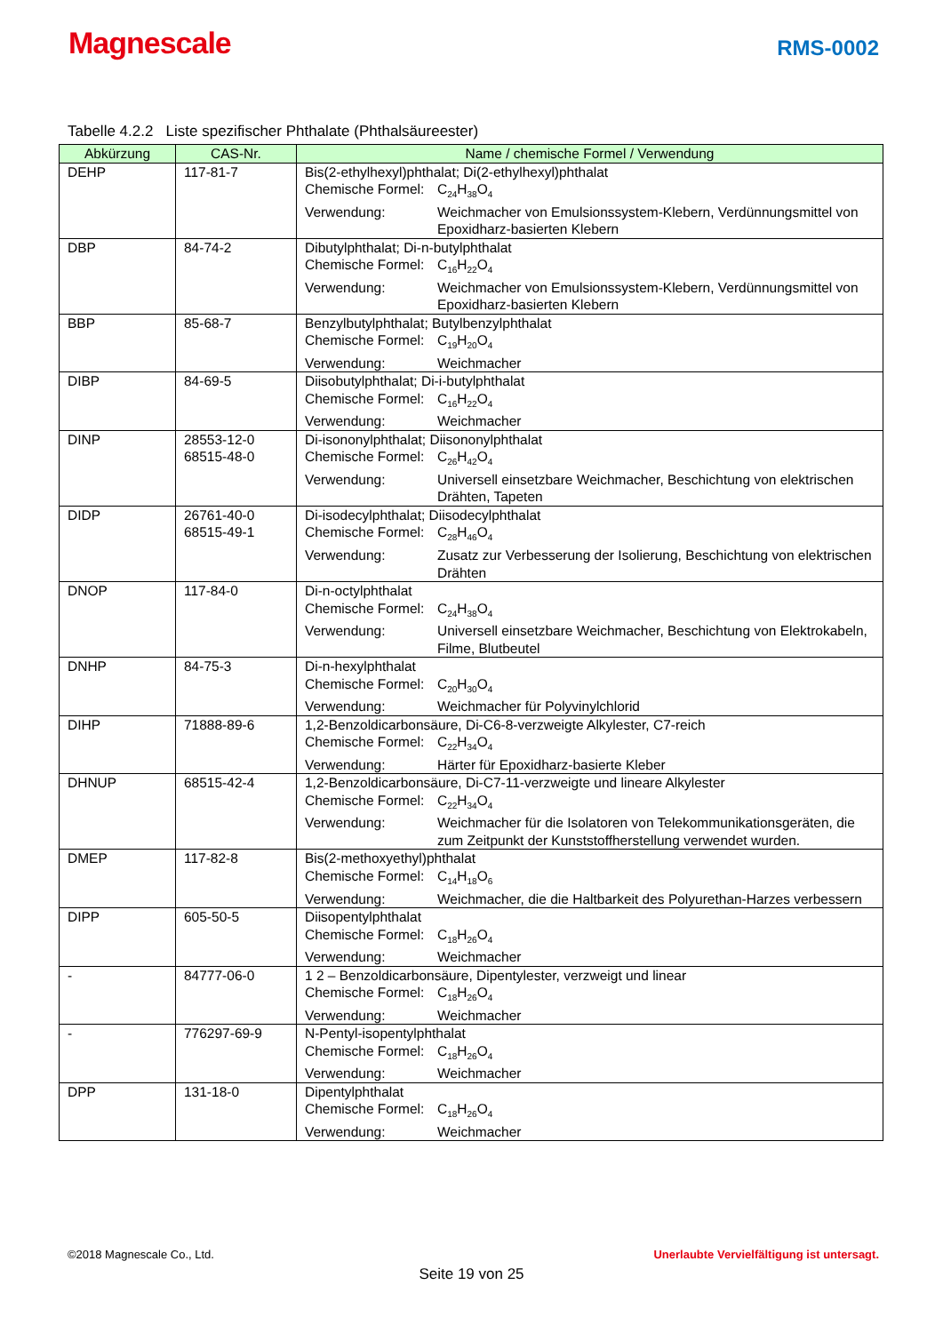Magnescale
RMS-0002
Tabelle 4.2.2 Liste spezifischer Phthalate (Phthalsäureester)
| Abkürzung | CAS-Nr. | Name / chemische Formel / Verwendung |
| --- | --- | --- |
| DEHP | 117-81-7 | Bis(2-ethylhexyl)phthalat; Di(2-ethylhexyl)phthalat Chemische Formel: C<sub>24</sub>H<sub>38</sub>O<sub>4</sub> Verwendung: Weichmacher von Emulsionssystem-Klebern, Verdünnungsmittel von Epoxidharz-basierten Klebern |
| DBP | 84-74-2 | Dibutylphthalat; Di-n-butylphthalat Chemische Formel: C<sub>16</sub>H<sub>22</sub>O<sub>4</sub> Verwendung: Weichmacher von Emulsionssystem-Klebern, Verdünnungsmittel von Epoxidharz-basierten Klebern |
| BBP | 85-68-7 | Benzylbutylphthalat; Butylbenzylphthalat Chemische Formel: C<sub>19</sub>H<sub>20</sub>O<sub>4</sub> Verwendung: Weichmacher |
| DIBP | 84-69-5 | Diisobutylphthalat; Di-i-butylphthalat Chemische Formel: C<sub>16</sub>H<sub>22</sub>O<sub>4</sub> Verwendung: Weichmacher |
| DINP | 28553-12-0 68515-48-0 | Di-isononylphthalat; Diisononylphthalat Chemische Formel: C<sub>26</sub>H<sub>42</sub>O<sub>4</sub> Verwendung: Universell einsetzbare Weichmacher, Beschichtung von elektrischen Drähten, Tapeten |
| DIDP | 26761-40-0 68515-49-1 | Di-isodecylphthalat; Diisodecylphthalat Chemische Formel: C<sub>28</sub>H<sub>46</sub>O<sub>4</sub> Verwendung: Zusatz zur Verbesserung der Isolierung, Beschichtung von elektrischen Drähten |
| DNOP | 117-84-0 | Di-n-octylphthalat Chemische Formel: C<sub>24</sub>H<sub>38</sub>O<sub>4</sub> Verwendung: Universell einsetzbare Weichmacher, Beschichtung von Elektrokabeln, Filme, Blutbeutel |
| DNHP | 84-75-3 | Di-n-hexylphthalat Chemische Formel: C<sub>20</sub>H<sub>30</sub>O<sub>4</sub> Verwendung: Weichmacher für Polyvinylchlorid |
| DIHP | 71888-89-6 | 1,2-Benzoldicarbonsäure, Di-C6-8-verzweigte Alkylester, C7-reich Chemische Formel: C<sub>22</sub>H<sub>34</sub>O<sub>4</sub> Verwendung: Härter für Epoxidharz-basierte Kleber |
| DHNUP | 68515-42-4 | 1,2-Benzoldicarbonsäure, Di-C7-11-verzweigte und lineare Alkylester Chemische Formel: C<sub>22</sub>H<sub>34</sub>O<sub>4</sub> Verwendung: Weichmacher für die Isolatoren von Telekommunikationsgeräten, die zum Zeitpunkt der Kunststoffherstellung verwendet wurden. |
| DMEP | 117-82-8 | Bis(2-methoxyethyl)phthalat Chemische Formel: C<sub>14</sub>H<sub>18</sub>O<sub>6</sub> Verwendung: Weichmacher, die die Haltbarkeit des Polyurethan-Harzes verbessern |
| DIPP | 605-50-5 | Diisopentylphthalat Chemische Formel: C<sub>18</sub>H<sub>26</sub>O<sub>4</sub> Verwendung: Weichmacher |
| - | 84777-06-0 | 1 2 – Benzoldicarbonsäure, Dipentylester, verzweigt und linear Chemische Formel: C<sub>18</sub>H<sub>26</sub>O<sub>4</sub> Verwendung: Weichmacher |
| - | 776297-69-9 | N-Pentyl-isopentylphthalat Chemische Formel: C<sub>18</sub>H<sub>26</sub>O<sub>4</sub> Verwendung: Weichmacher |
| DPP | 131-18-0 | Dipentylphthalat Chemische Formel: C<sub>18</sub>H<sub>26</sub>O<sub>4</sub> Verwendung: Weichmacher |
©2018 Magnescale Co., Ltd. Unerlaubte Vervielfältigung ist untersagt.
Seite 19 von 25